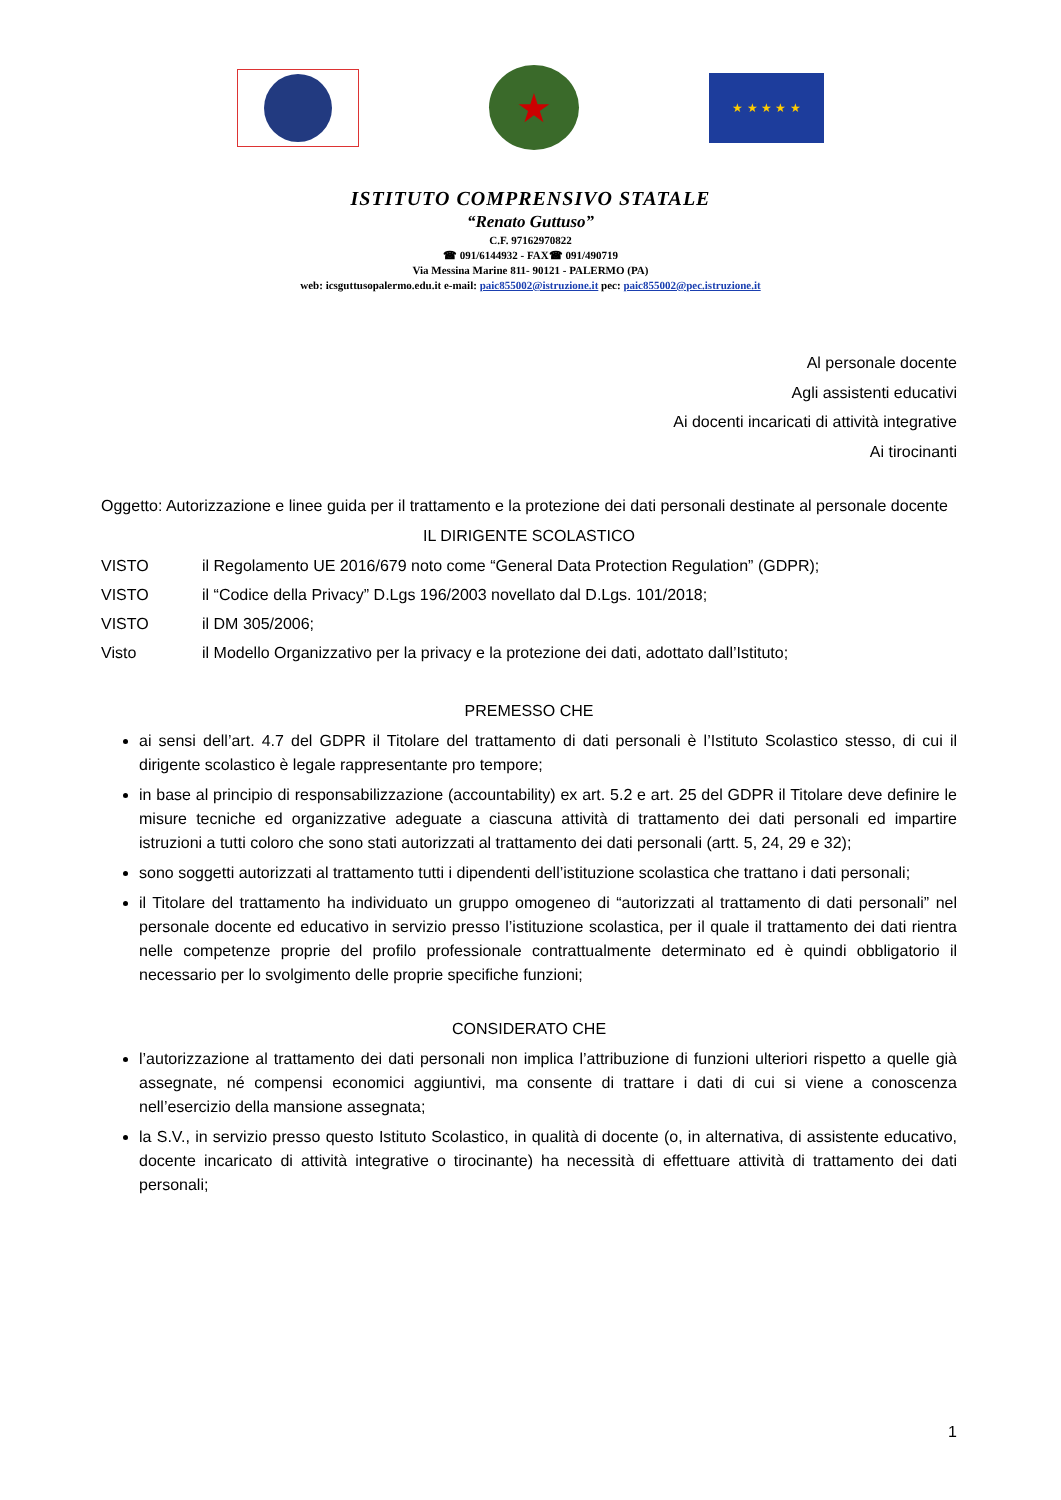★
★ ★ ★ ★ ★
ISTITUTO COMPRENSIVO STATALE
“Renato Guttuso”
C.F. 97162970822
☎ 091/6144932 - FAX☎ 091/490719
Via Messina Marine 811- 90121 - PALERMO (PA)
web: icsguttusopalermo.edu.it e-mail: paic855002@istruzione.it pec: paic855002@pec.istruzione.it
Al personale docente
Agli assistenti educativi
Ai docenti incaricati di attività integrative
Ai tirocinanti
Oggetto: Autorizzazione e linee guida per il trattamento e la protezione dei dati personali destinate al personale docente
IL DIRIGENTE SCOLASTICO
VISTO il Regolamento UE 2016/679 noto come “General Data Protection Regulation” (GDPR);
VISTO il “Codice della Privacy” D.Lgs 196/2003 novellato dal D.Lgs. 101/2018;
VISTO il DM 305/2006;
Visto il Modello Organizzativo per la privacy e la protezione dei dati, adottato dall’Istituto;
PREMESSO CHE
ai sensi dell’art. 4.7 del GDPR il Titolare del trattamento di dati personali è l’Istituto Scolastico stesso, di cui il dirigente scolastico è legale rappresentante pro tempore;
in base al principio di responsabilizzazione (accountability) ex art. 5.2 e art. 25 del GDPR il Titolare deve definire le misure tecniche ed organizzative adeguate a ciascuna attività di trattamento dei dati personali ed impartire istruzioni a tutti coloro che sono stati autorizzati al trattamento dei dati personali (artt. 5, 24, 29 e 32);
sono soggetti autorizzati al trattamento tutti i dipendenti dell’istituzione scolastica che trattano i dati personali;
il Titolare del trattamento ha individuato un gruppo omogeneo di “autorizzati al trattamento di dati personali” nel personale docente ed educativo in servizio presso l’istituzione scolastica, per il quale il trattamento dei dati rientra nelle competenze proprie del profilo professionale contrattualmente determinato ed è quindi obbligatorio il necessario per lo svolgimento delle proprie specifiche funzioni;
CONSIDERATO CHE
l’autorizzazione al trattamento dei dati personali non implica l’attribuzione di funzioni ulteriori rispetto a quelle già assegnate, né compensi economici aggiuntivi, ma consente di trattare i dati di cui si viene a conoscenza nell’esercizio della mansione assegnata;
la S.V., in servizio presso questo Istituto Scolastico, in qualità di docente (o, in alternativa, di assistente educativo, docente incaricato di attività integrative o tirocinante) ha necessità di effettuare attività di trattamento dei dati personali;
1